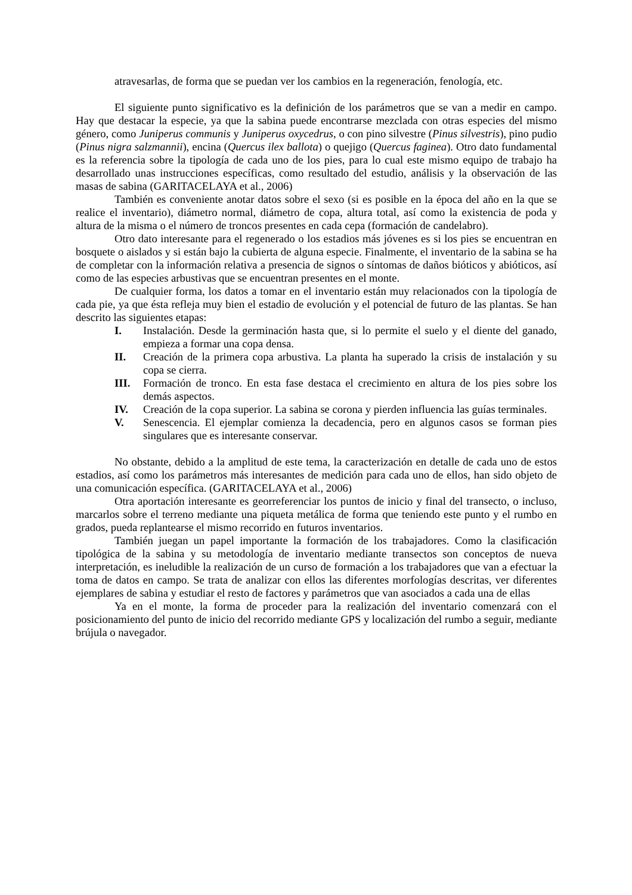atravesarlas, de forma que se puedan ver los cambios en la regeneración, fenología, etc.
El siguiente punto significativo es la definición de los parámetros que se van a medir en campo. Hay que destacar la especie, ya que la sabina puede encontrarse mezclada con otras especies del mismo género, como Juniperus communis y Juniperus oxycedrus, o con pino silvestre (Pinus silvestris), pino pudio (Pinus nigra salzmannii), encina (Quercus ilex ballota) o quejigo (Quercus faginea). Otro dato fundamental es la referencia sobre la tipología de cada uno de los pies, para lo cual este mismo equipo de trabajo ha desarrollado unas instrucciones específicas, como resultado del estudio, análisis y la observación de las masas de sabina (GARITACELAYA et al., 2006)
También es conveniente anotar datos sobre el sexo (si es posible en la época del año en la que se realice el inventario), diámetro normal, diámetro de copa, altura total, así como la existencia de poda y altura de la misma o el número de troncos presentes en cada cepa (formación de candelabro).
Otro dato interesante para el regenerado o los estadios más jóvenes es si los pies se encuentran en bosquete o aislados y si están bajo la cubierta de alguna especie. Finalmente, el inventario de la sabina se ha de completar con la información relativa a presencia de signos o síntomas de daños bióticos y abióticos, así como de las especies arbustivas que se encuentran presentes en el monte.
De cualquier forma, los datos a tomar en el inventario están muy relacionados con la tipología de cada pie, ya que ésta refleja muy bien el estadio de evolución y el potencial de futuro de las plantas. Se han descrito las siguientes etapas:
I. Instalación. Desde la germinación hasta que, si lo permite el suelo y el diente del ganado, empieza a formar una copa densa.
II. Creación de la primera copa arbustiva. La planta ha superado la crisis de instalación y su copa se cierra.
III. Formación de tronco. En esta fase destaca el crecimiento en altura de los pies sobre los demás aspectos.
IV. Creación de la copa superior. La sabina se corona y pierden influencia las guías terminales.
V. Senescencia. El ejemplar comienza la decadencia, pero en algunos casos se forman pies singulares que es interesante conservar.
No obstante, debido a la amplitud de este tema, la caracterización en detalle de cada uno de estos estadios, así como los parámetros más interesantes de medición para cada uno de ellos, han sido objeto de una comunicación específica. (GARITACELAYA et al., 2006)
Otra aportación interesante es georreferenciar los puntos de inicio y final del transecto, o incluso, marcarlos sobre el terreno mediante una piqueta metálica de forma que teniendo este punto y el rumbo en grados, pueda replantearse el mismo recorrido en futuros inventarios.
También juegan un papel importante la formación de los trabajadores. Como la clasificación tipológica de la sabina y su metodología de inventario mediante transectos son conceptos de nueva interpretación, es ineludible la realización de un curso de formación a los trabajadores que van a efectuar la toma de datos en campo. Se trata de analizar con ellos las diferentes morfologías descritas, ver diferentes ejemplares de sabina y estudiar el resto de factores y parámetros que van asociados a cada una de ellas
Ya en el monte, la forma de proceder para la realización del inventario comenzará con el posicionamiento del punto de inicio del recorrido mediante GPS y localización del rumbo a seguir, mediante brújula o navegador.